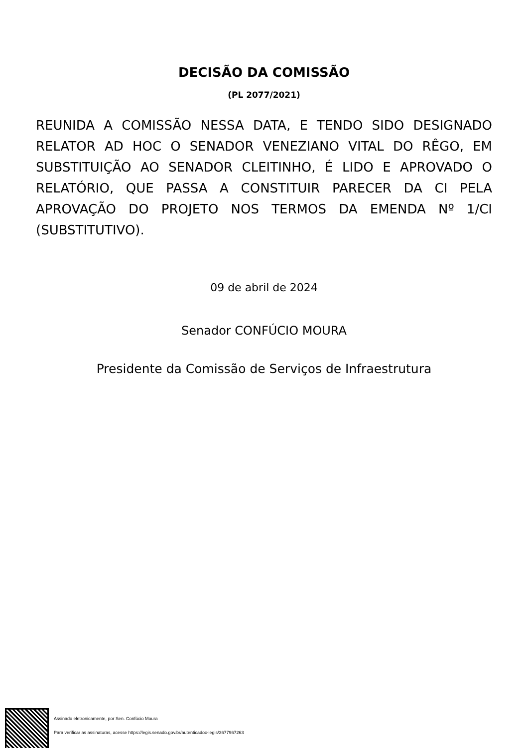DECISÃO DA COMISSÃO
(PL 2077/2021)
REUNIDA A COMISSÃO NESSA DATA, E TENDO SIDO DESIGNADO RELATOR AD HOC O SENADOR VENEZIANO VITAL DO RÊGO, EM SUBSTITUIÇÃO AO SENADOR CLEITINHO, É LIDO E APROVADO O RELATÓRIO, QUE PASSA A CONSTITUIR PARECER DA CI PELA APROVAÇÃO DO PROJETO NOS TERMOS DA EMENDA Nº 1/CI (SUBSTITUTIVO).
09 de abril de 2024
Senador CONFÚCIO MOURA
Presidente da Comissão de Serviços de Infraestrutura
Assinado eletronicamente, por Sen. Confúcio Moura
Para verificar as assinaturas, acesse https://legis.senado.gov.br/autenticadoc-legis/3677967263